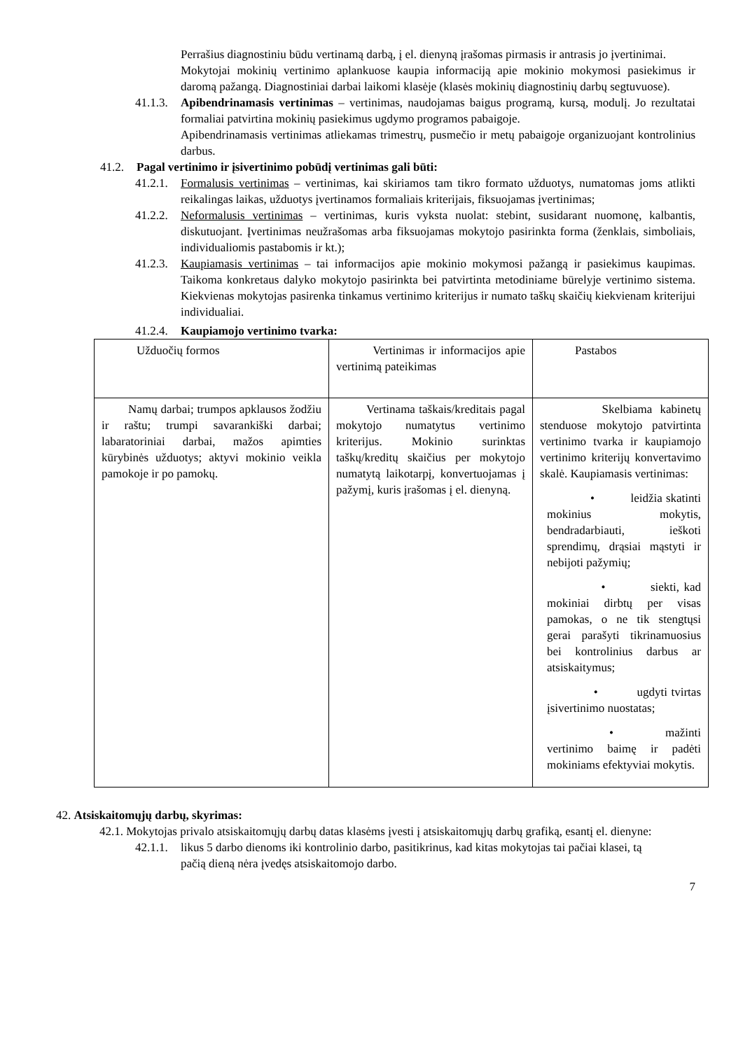Perrašius diagnostiniu būdu vertinamą darbą, į el. dienyną įrašomas pirmasis ir antrasis jo įvertinimai.
Mokytojai mokinių vertinimo aplankuose kaupia informaciją apie mokinio mokymosi pasiekimus ir daromą pažangą. Diagnostiniai darbai laikomi klasėje (klasės mokinių diagnostinių darbų segtuvuose).
41.1.3. Apibendrinamasis vertinimas – vertinimas, naudojamas baigus programą, kursą, modulį. Jo rezultatai formaliai patvirtina mokinių pasiekimus ugdymo programos pabaigoje.
Apibendrinamasis vertinimas atliekamas trimestrų, pusmečio ir metų pabaigoje organizuojant kontrolinius darbus.
41.2. Pagal vertinimo ir įsivertinimo pobūdį vertinimas gali būti:
41.2.1. Formalusis vertinimas – vertinimas, kai skiriamos tam tikro formato užduotys, numatomas joms atlikti reikalingas laikas, užduotys įvertinamos formaliais kriterijais, fiksuojamas įvertinimas;
41.2.2. Neformalusis vertinimas – vertinimas, kuris vyksta nuolat: stebint, susidarant nuomonę, kalbantis, diskutuojant. Įvertinimas neužrašomas arba fiksuojamas mokytojo pasirinkta forma (ženklais, simboliais, individualiomis pastabomis ir kt.);
41.2.3. Kaupiamasis vertinimas – tai informacijos apie mokinio mokymosi pažangą ir pasiekimus kaupimas. Taikoma konkretaus dalyko mokytojo pasirinkta bei patvirtinta metodiniame būrelyje vertinimo sistema. Kiekvienas mokytojas pasirenka tinkamus vertinimo kriterijus ir numato taškų skaičių kiekvienam kriterijui individualiai.
41.2.4. Kaupiamojo vertinimo tvarka:
| Užduočių formos | Vertinimas ir informacijos apie vertinimą pateikimas | Pastabos |
| Namų darbai; trumpos apklausos žodžiu ir raštu; trumpi savarankiški darbai; labaratoriniai darbai, mažos apimties kūrybinės užduotys; aktyvi mokinio veikla pamokoje ir po pamokų. | Vertinama taškais/kreditais pagal mokytojo numatytus vertinimo kriterijus. Mokinio surinktas taškų/kreditų skaičius per mokytojo numatytą laikotarpį, konvertuojamas į pažymį, kuris įrašomas į el. dienyną. | Skelbiama kabinetų stenduose mokytojo patvirtinta vertinimo tvarka ir kaupiamojo vertinimo kriterijų konvertavimo skalė. Kaupiamasis vertinimas: • leidžia skatinti mokinius mokytis, bendradarbiauti, ieškoti sprendimų, drąsiai mąstyti ir nebijoti pažymių; • siekti, kad mokiniai dirbtų per visas pamokas, o ne tik stengtųsi gerai parašyti tikrinamuosius bei kontrolinius darbus ar atsiskaitymus; • ugdyti tvirtas įsivertinimo nuostatas; • mažinti vertinimo baimę ir padėti mokiniams efektyviai mokytis. |
42. Atsiskaitomųjų darbų, skyrimas:
42.1. Mokytojas privalo atsiskaitomųjų darbų datas klasėms įvesti į atsiskaitomųjų darbų grafiką, esantį el. dienyne:
42.1.1. likus 5 darbo dienoms iki kontrolinio darbo, pasitikrinus, kad kitas mokytojas tai pačiai klasei, tą pačią dieną nėra įvedęs atsiskaitomojo darbo.
7